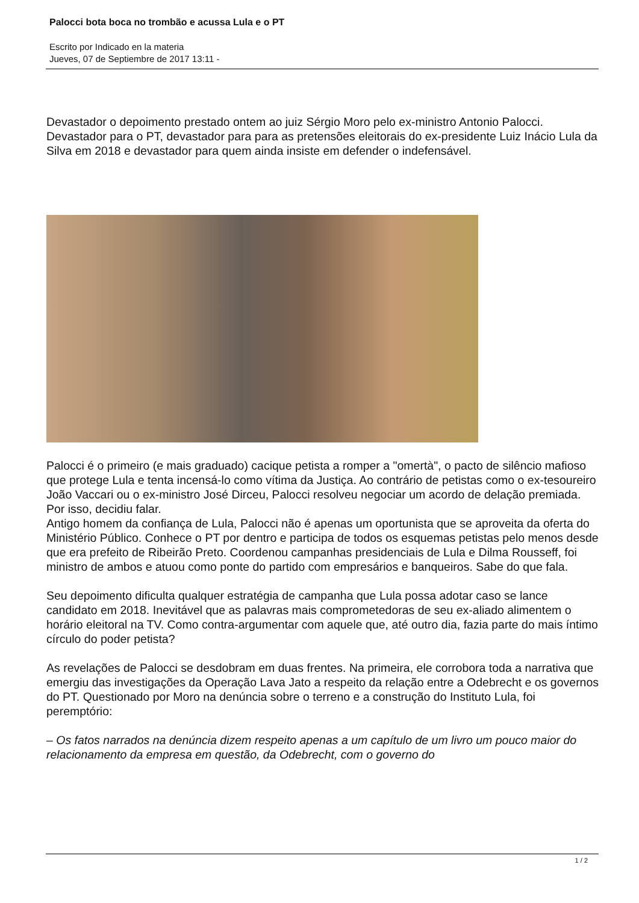Palocci bota boca no trombão e acussa Lula e o PT
Escrito por Indicado en la materia
Jueves, 07 de Septiembre de 2017 13:11 -
Devastador o depoimento prestado ontem ao juiz Sérgio Moro pelo ex-ministro Antonio Palocci. Devastador para o PT, devastador para para as pretensões eleitorais do ex-presidente Luiz Inácio Lula da Silva em 2018 e devastador para quem ainda insiste em defender o indefensável.
Palocci é o primeiro (e mais graduado) cacique petista a romper a "omertà", o pacto de silêncio mafioso que protege Lula e tenta incensá-lo como vítima da Justiça. Ao contrário de petistas como o ex-tesoureiro João Vaccari ou o ex-ministro José Dirceu, Palocci resolveu negociar um acordo de delação premiada. Por isso, decidiu falar.
Antigo homem da confiança de Lula, Palocci não é apenas um oportunista que se aproveita da oferta do Ministério Público. Conhece o PT por dentro e participa de todos os esquemas petistas pelo menos desde que era prefeito de Ribeirão Preto. Coordenou campanhas presidenciais de Lula e Dilma Rousseff, foi ministro de ambos e atuou como ponte do partido com empresários e banqueiros. Sabe do que fala.
Seu depoimento dificulta qualquer estratégia de campanha que Lula possa adotar caso se lance candidato em 2018. Inevitável que as palavras mais comprometedoras de seu ex-aliado alimentem o horário eleitoral na TV. Como contra-argumentar com aquele que, até outro dia, fazia parte do mais íntimo círculo do poder petista?
As revelações de Palocci se desdobram em duas frentes. Na primeira, ele corrobora toda a narrativa que emergiu das investigações da Operação Lava Jato a respeito da relação entre a Odebrecht e os governos do PT. Questionado por Moro na denúncia sobre o terreno e a construção do Instituto Lula, foi peremptório:
– Os fatos narrados na denúncia dizem respeito apenas a um capítulo de um livro um pouco maior do relacionamento da empresa em questão, da Odebrecht, com o governo do
1 / 2